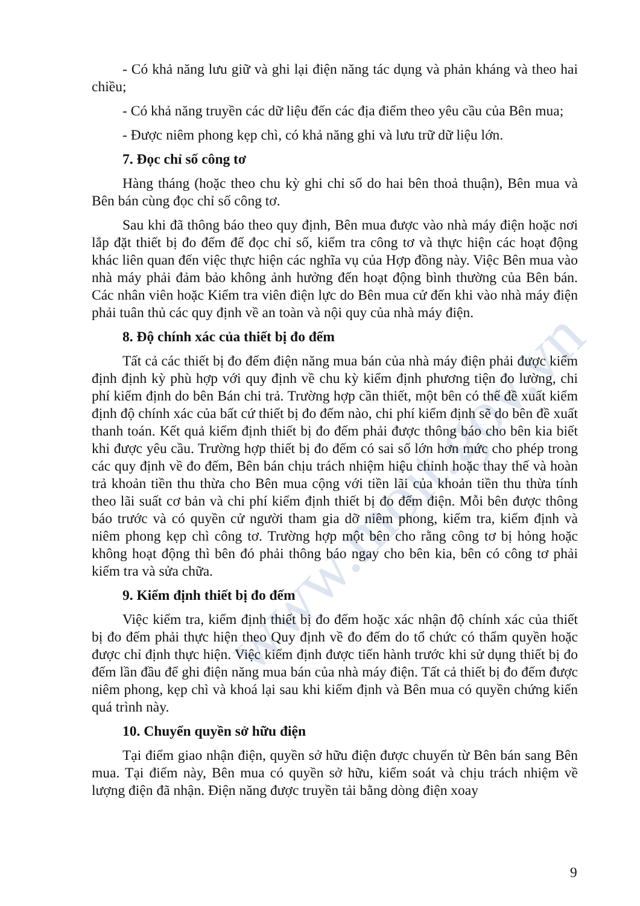www.moit.gov.vn
- Có khả năng lưu giữ và ghi lại điện năng tác dụng và phản kháng và theo hai chiều;
- Có khả năng truyền các dữ liệu đến các địa điểm theo yêu cầu của Bên mua;
- Được niêm phong kẹp chì, có khả năng ghi và lưu trữ dữ liệu lớn.
7. Đọc chỉ số công tơ
Hàng tháng (hoặc theo chu kỳ ghi chỉ số do hai bên thoả thuận), Bên mua và Bên bán cùng đọc chỉ số công tơ.
Sau khi đã thông báo theo quy định, Bên mua được vào nhà máy điện hoặc nơi lắp đặt thiết bị đo đếm để đọc chỉ số, kiểm tra công tơ và thực hiện các hoạt động khác liên quan đến việc thực hiện các nghĩa vụ của Hợp đồng này. Việc Bên mua vào nhà máy phải đảm bảo không ảnh hưởng đến hoạt động bình thường của Bên bán. Các nhân viên hoặc Kiểm tra viên điện lực do Bên mua cử đến khi vào nhà máy điện phải tuân thủ các quy định về an toàn và nội quy của nhà máy điện.
8. Độ chính xác của thiết bị đo đếm
Tất cả các thiết bị đo đếm điện năng mua bán của nhà máy điện phải được kiểm định định kỳ phù hợp với quy định về chu kỳ kiểm định phương tiện đo lường, chi phí kiểm định do bên Bán chi trả. Trường hợp cần thiết, một bên có thể đề xuất kiểm định độ chính xác của bất cứ thiết bị đo đếm nào, chi phí kiểm định sẽ do bên đề xuất thanh toán. Kết quả kiểm định thiết bị đo đếm phải được thông báo cho bên kia biết khi được yêu cầu. Trường hợp thiết bị đo đếm có sai số lớn hơn mức cho phép trong các quy định về đo đếm, Bên bán chịu trách nhiệm hiệu chỉnh hoặc thay thế và hoàn trả khoản tiền thu thừa cho Bên mua cộng với tiền lãi của khoản tiền thu thừa tính theo lãi suất cơ bản và chi phí kiểm định thiết bị đo đếm điện. Mỗi bên được thông báo trước và có quyền cử người tham gia dỡ niêm phong, kiểm tra, kiểm định và niêm phong kẹp chì công tơ. Trường hợp một bên cho rằng công tơ bị hỏng hoặc không hoạt động thì bên đó phải thông báo ngay cho bên kia, bên có công tơ phải kiểm tra và sửa chữa.
9. Kiểm định thiết bị đo đếm
Việc kiểm tra, kiểm định thiết bị đo đếm hoặc xác nhận độ chính xác của thiết bị đo đếm phải thực hiện theo Quy định về đo đếm do tổ chức có thẩm quyền hoặc được chỉ định thực hiện. Việc kiểm định được tiến hành trước khi sử dụng thiết bị đo đếm lần đầu để ghi điện năng mua bán của nhà máy điện. Tất cả thiết bị đo đếm được niêm phong, kẹp chì và khoá lại sau khi kiểm định và Bên mua có quyền chứng kiến quá trình này.
10. Chuyển quyền sở hữu điện
Tại điểm giao nhận điện, quyền sở hữu điện được chuyển từ Bên bán sang Bên mua. Tại điểm này, Bên mua có quyền sở hữu, kiểm soát và chịu trách nhiệm về lượng điện đã nhận. Điện năng được truyền tải bằng dòng điện xoay
9